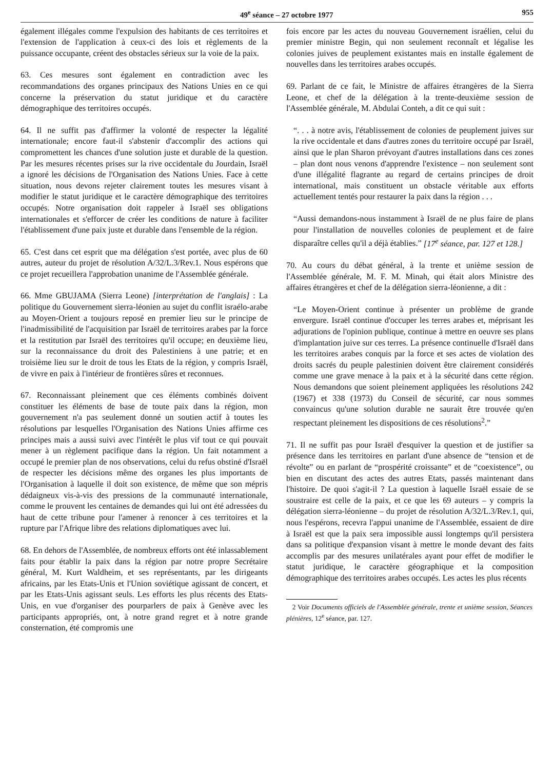49<sup>e</sup> séance – 27 octobre 1977 955
également illégales comme l'expulsion des habitants de ces territoires et l'extension de l'application à ceux-ci des lois et règlements de la puissance occupante, créent des obstacles sérieux sur la voie de la paix.
63. Ces mesures sont également en contradiction avec les recommandations des organes principaux des Nations Unies en ce qui concerne la préservation du statut juridique et du caractère démographique des territoires occupés.
64. Il ne suffit pas d'affirmer la volonté de respecter la légalité internationale; encore faut-il s'abstenir d'accomplir des actions qui compromettent les chances d'une solution juste et durable de la question. Par les mesures récentes prises sur la rive occidentale du Jourdain, Israël a ignoré les décisions de l'Organisation des Nations Unies. Face à cette situation, nous devons rejeter clairement toutes les mesures visant à modifier le statut juridique et le caractère démographique des territoires occupés. Notre organisation doit rappeler à Israël ses obligations internationales et s'efforcer de créer les conditions de nature à faciliter l'établissement d'une paix juste et durable dans l'ensemble de la région.
65. C'est dans cet esprit que ma délégation s'est portée, avec plus de 60 autres, auteur du projet de résolution A/32/L.3/Rev.1. Nous espérons que ce projet recueillera l'approbation unanime de l'Assemblée générale.
66. Mme GBUJAMA (Sierra Leone) [interprétation de l'anglais] : La politique du Gouvernement sierra-léonien au sujet du conflit israélo-arabe au Moyen-Orient a toujours reposé en premier lieu sur le principe de l'inadmissibilité de l'acquisition par Israël de territoires arabes par la force et la restitution par Israël des territoires qu'il occupe; en deuxième lieu, sur la reconnaissance du droit des Palestiniens à une patrie; et en troisième lieu sur le droit de tous les Etats de la région, y compris Israël, de vivre en paix à l'intérieur de frontières sûres et reconnues.
67. Reconnaissant pleinement que ces éléments combinés doivent constituer les éléments de base de toute paix dans la région, mon gouvernement n'a pas seulement donné un soutien actif à toutes les résolutions par lesquelles l'Organisation des Nations Unies affirme ces principes mais a aussi suivi avec l'intérêt le plus vif tout ce qui pouvait mener à un règlement pacifique dans la région. Un fait notamment a occupé le premier plan de nos observations, celui du refus obstiné d'Israël de respecter les décisions même des organes les plus importants de l'Organisation à laquelle il doit son existence, de même que son mépris dédaigneux vis-à-vis des pressions de la communauté internationale, comme le prouvent les centaines de demandes qui lui ont été adressées du haut de cette tribune pour l'amener à renoncer à ces territoires et la rupture par l'Afrique libre des relations diplomatiques avec lui.
68. En dehors de l'Assemblée, de nombreux efforts ont été inlassablement faits pour établir la paix dans la région par notre propre Secrétaire général, M. Kurt Waldheim, et ses représentants, par les dirigeants africains, par les Etats-Unis et l'Union soviétique agissant de concert, et par les Etats-Unis agissant seuls. Les efforts les plus récents des Etats-Unis, en vue d'organiser des pourparlers de paix à Genève avec les participants appropriés, ont, à notre grand regret et à notre grande consternation, été compromis une
fois encore par les actes du nouveau Gouvernement israélien, celui du premier ministre Begin, qui non seulement reconnaît et légalise les colonies juives de peuplement existantes mais en installe également de nouvelles dans les territoires arabes occupés.
69. Parlant de ce fait, le Ministre de affaires étrangères de la Sierra Leone, et chef de la délégation à la trente-deuxième session de l'Assemblée générale, M. Abdulai Conteh, a dit ce qui suit :
“. . . à notre avis, l'établissement de colonies de peuplement juives sur la rive occidentale et dans d'autres zones du territoire occupé par Israël, ainsi que le plan Sharon prévoyant d'autres installations dans ces zones – plan dont nous venons d'apprendre l'existence – non seulement sont d'une illégalité flagrante au regard de certains principes de droit international, mais constituent un obstacle véritable aux efforts actuellement tentés pour restaurer la paix dans la région . . .
“Aussi demandons-nous instamment à Israël de ne plus faire de plans pour l'installation de nouvelles colonies de peuplement et de faire disparaître celles qu'il a déjà établies.” [17<sup>e</sup> séance, par. 127 et 128.]
70. Au cours du débat général, à la trente et unième session de l'Assemblée générale, M. F. M. Minah, qui était alors Ministre des affaires étrangères et chef de la délégation sierra-léonienne, a dit :
“Le Moyen-Orient continue à présenter un problème de grande envergure. Israël continue d'occuper les terres arabes et, méprisant les adjurations de l'opinion publique, continue à mettre en oeuvre ses plans d'implantation juive sur ces terres. La présence continuelle d'Israël dans les territoires arabes conquis par la force et ses actes de violation des droits sacrés du peuple palestinien doivent être clairement considérés comme une grave menace à la paix et à la sécurité dans cette région. Nous demandons que soient pleinement appliquées les résolutions 242 (1967) et 338 (1973) du Conseil de sécurité, car nous sommes convaincus qu'une solution durable ne saurait être trouvée qu'en respectant pleinement les dispositions de ces résolutions<sup>2</sup>.”
71. Il ne suffit pas pour Israël d'esquiver la question et de justifier sa présence dans les territoires en parlant d'une absence de “tension et de révolte” ou en parlant de “prospérité croissante” et de “coexistence”, ou bien en discutant des actes des autres Etats, passés maintenant dans l'histoire. De quoi s'agit-il ? La question à laquelle Israël essaie de se soustraire est celle de la paix, et ce que les 69 auteurs – y compris la délégation sierra-léonienne – du projet de résolution A/32/L.3/Rev.1, qui, nous l'espérons, recevra l'appui unanime de l'Assemblée, essaient de dire à Israël est que la paix sera impossible aussi longtemps qu'il persistera dans sa politique d'expansion visant à mettre le monde devant des faits accomplis par des mesures unilatérales ayant pour effet de modifier le statut juridique, le caractère géographique et la composition démographique des territoires arabes occupés. Les actes les plus récents
2 Voir Documents officiels de l'Assemblée générale, trente et unième session, Séances plénières, 12<sup>e</sup> séance, par. 127.